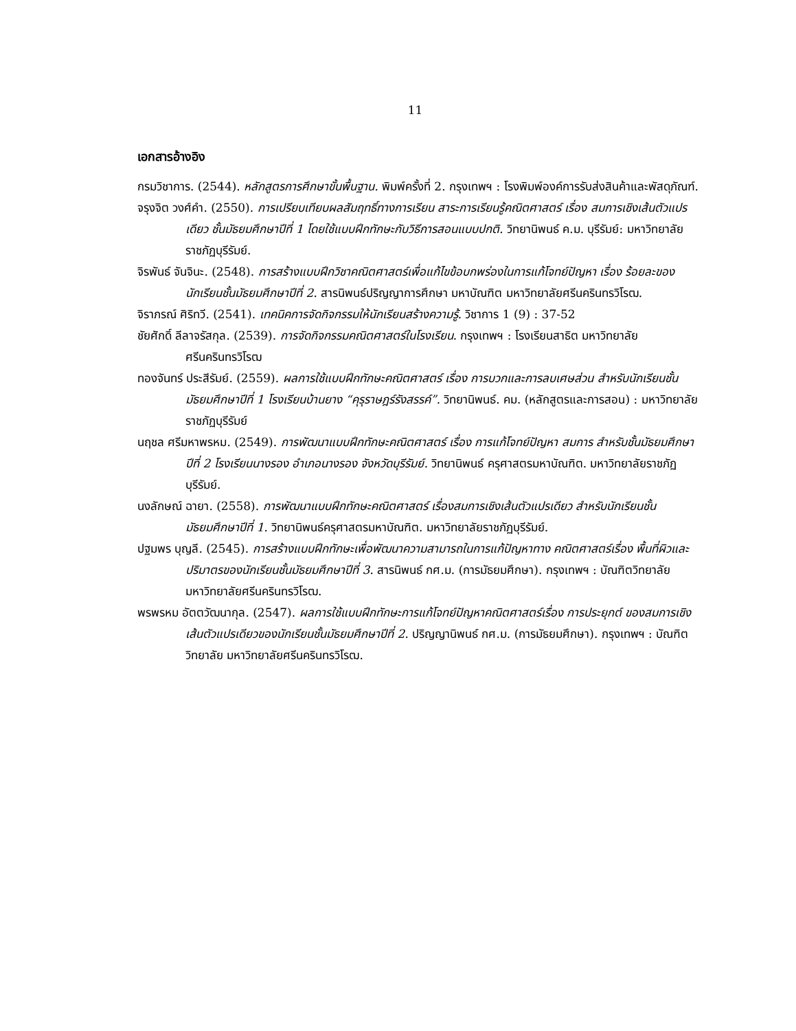11
เอกสารอ้างอิง
กรมวิชาการ. (2544). หลักสูตรการศึกษาขั้นพื้นฐาน. พิมพ์ครั้งที่ 2. กรุงเทพฯ : โรงพิมพ์องค์การรับส่งสินค้าและพัสดุภัณฑ์.
จรุงจิต วงศ์คำ. (2550). การเปรียบเทียบผลสัมฤทธิ์ทางการเรียน สาระการเรียนรู้คณิตศาสตร์ เรื่อง สมการเชิงเส้นตัวแปรเดียว ชั้นมัธยมศึกษาปีที่ 1 โดยใช้แบบฝึกทักษะกับวิธีการสอนแบบปกติ. วิทยานิพนธ์ ค.ม. บุรีรัมย์: มหาวิทยาลัยราชภัฏบุรีรัมย์.
จิรพันธ์ จันจินะ. (2548). การสร้างแบบฝึกวิชาคณิตศาสตร์เพื่อแก้ไขข้อบกพร่องในการแก้โจทย์ปัญหา เรื่อง ร้อยละของนักเรียนชั้นมัธยมศึกษาปีที่ 2. สารนิพนธ์ปริญญาการศึกษา มหาบัณฑิต มหาวิทยาลัยศรีนครินทรวิโรฒ.
จิราภรณ์ ศิริทวี. (2541). เทคนิคการจัดกิจกรรมให้นักเรียนสร้างความรู้. วิชาการ 1 (9) : 37-52
ชัยศักดิ์ ลีลาจรัสกุล. (2539). การจัดกิจกรรมคณิตศาสตร์ในโรงเรียน. กรุงเทพฯ : โรงเรียนสาธิต มหาวิทยาลัยศรีนครินทรวิโรฒ
ทองจันทร์ ประสีรัมย์. (2559). ผลการใช้แบบฝึกทักษะคณิตศาสตร์ เรื่อง การบวกและการลบเศษส่วน สำหรับนักเรียนชั้นมัธยมศึกษาปีที่ 1 โรงเรียนบ้านยาง “คุรุราษฎร์รังสรรค์”. วิทยานิพนธ์. คม. (หลักสูตรและการสอน) : มหาวิทยาลัยราชภัฏบุรีรัมย์
นฤชล ศรีมหาพรหม. (2549). การพัฒนาแบบฝึกทักษะคณิตศาสตร์ เรื่อง การแก้โจทย์ปัญหา สมการ สำหรับชั้นมัธยมศึกษาปีที่ 2 โรงเรียนนางรอง อำเภอนางรอง จังหวัดบุรีรัมย์. วิทยานิพนธ์ ครุศาสตรมหาบัณฑิต. มหาวิทยาลัยราชภัฏบุรีรัมย์.
นงลักษณ์ ฉายา. (2558). การพัฒนาแบบฝึกทักษะคณิตศาสตร์ เรื่องสมการเชิงเส้นตัวแปรเดียว สำหรับนักเรียนชั้นมัธยมศึกษาปีที่ 1. วิทยานิพนธ์ครุศาสตรมหาบัณฑิต. มหาวิทยาลัยราชภัฏบุรีรัมย์.
ปฐมพร บุญลี. (2545). การสร้างแบบฝึกทักษะเพื่อพัฒนาความสามารถในการแก้ปัญหาทาง คณิตศาสตร์เรื่อง พื้นที่ผิวและปริมาตรของนักเรียนชั้นมัธยมศึกษาปีที่ 3. สารนิพนธ์ กศ.ม. (การมัธยมศึกษา). กรุงเทพฯ : บัณฑิตวิทยาลัย มหาวิทยาลัยศรีนครินทรวิโรฒ.
พรพรหม อัตตวัฒนากุล. (2547). ผลการใช้แบบฝึกทักษะการแก้โจทย์ปัญหาคณิตศาสตร์เรื่อง การประยุกต์ ของสมการเชิงเส้นตัวแปรเดียวของนักเรียนชั้นมัธยมศึกษาปีที่ 2. ปริญญานิพนธ์ กศ.ม. (การมัธยมศึกษา). กรุงเทพฯ : บัณฑิตวิทยาลัย มหาวิทยาลัยศรีนครินทรวิโรฒ.